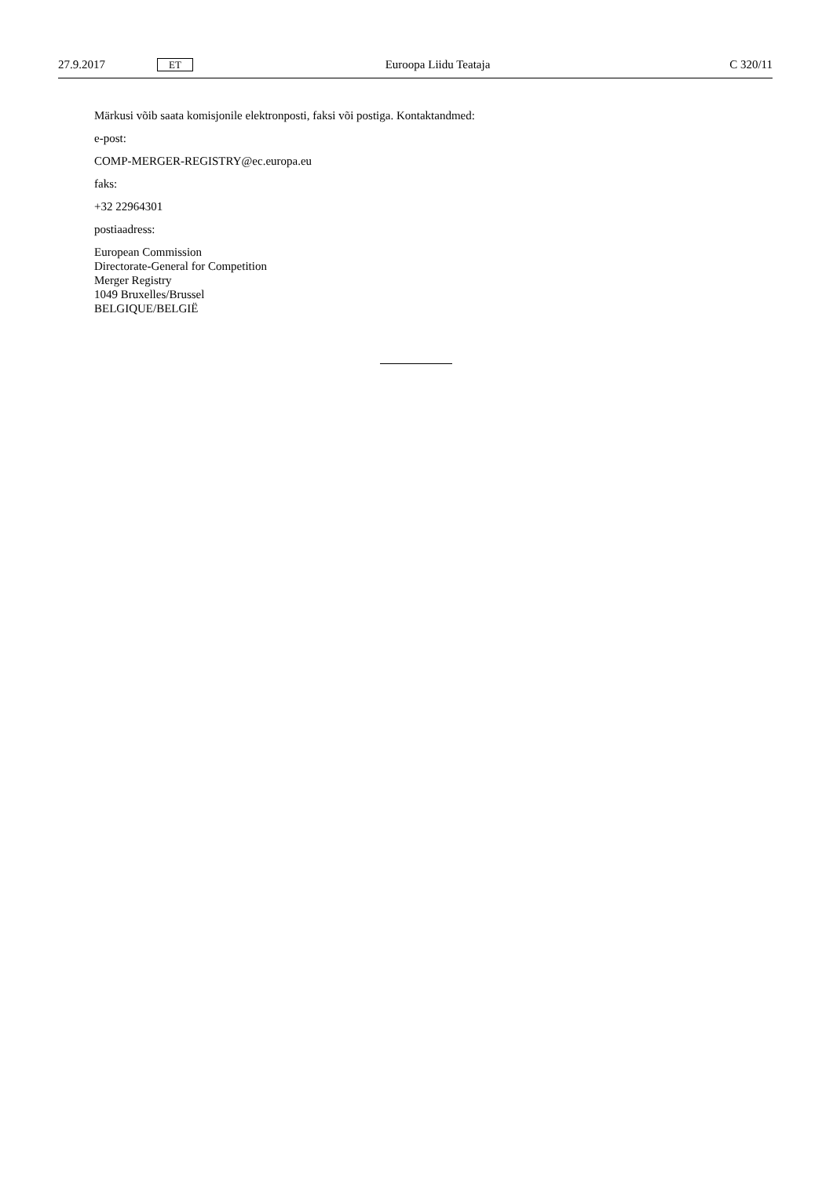27.9.2017 ET Euroopa Liidu Teataja C 320/11
Märkusi võib saata komisjonile elektronposti, faksi või postiga. Kontaktandmed:
e-post:
COMP-MERGER-REGISTRY@ec.europa.eu
faks:
+32 22964301
postiaadress:
European Commission
Directorate-General for Competition
Merger Registry
1049 Bruxelles/Brussel
BELGIQUE/BELGIË